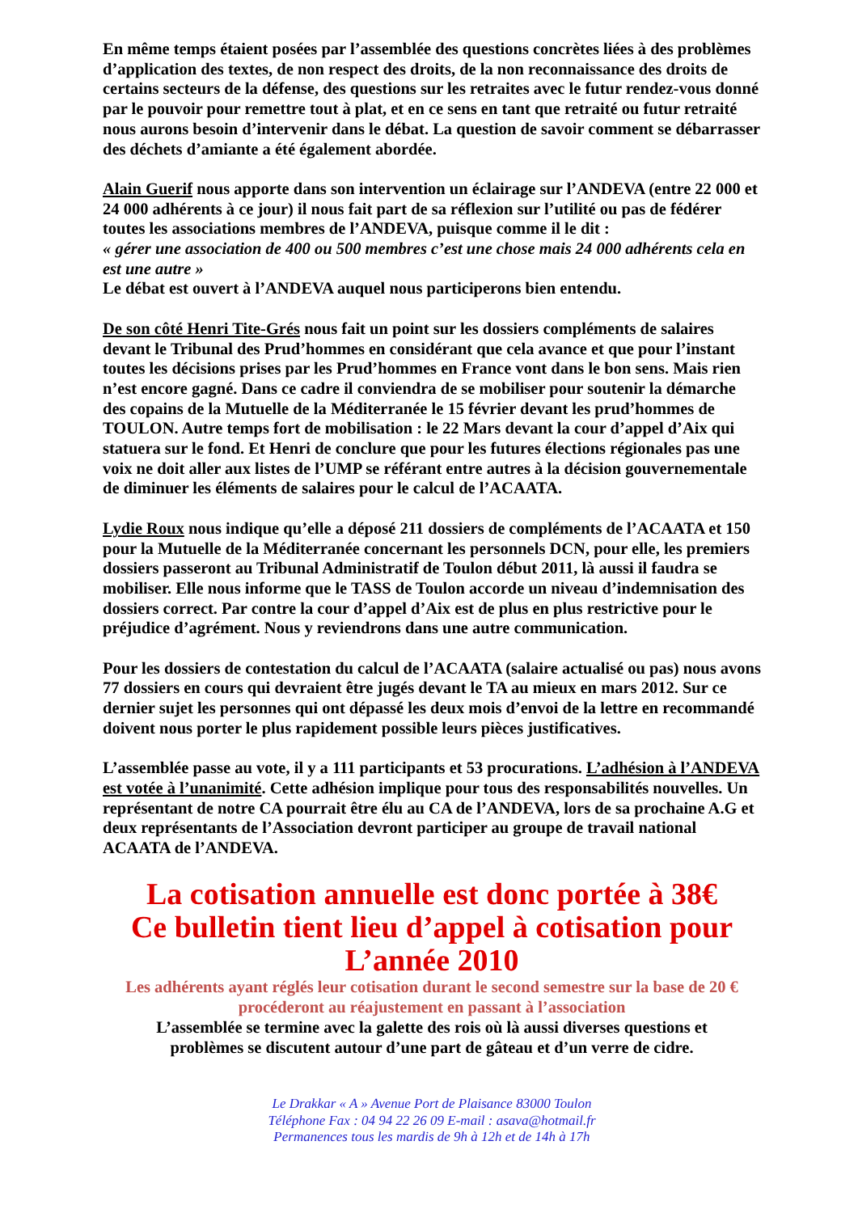En même temps étaient posées par l’assemblée des questions concrètes liées à des problèmes d’application des textes, de non respect des droits, de la non reconnaissance des droits de certains secteurs de la défense, des questions sur les retraites avec le futur rendez-vous donné par le pouvoir pour remettre tout à plat, et en ce sens en tant que retraité ou futur retraité nous aurons besoin d’intervenir dans le débat. La question de savoir comment se débarrasser des déchets d’amiante a été également abordée.
Alain Guerif nous apporte dans son intervention un éclairage sur l’ANDEVA (entre 22 000 et 24 000 adhérents à ce jour) il nous fait part de sa réflexion sur l’utilité ou pas de fédérer toutes les associations membres de l’ANDEVA, puisque comme il le dit :
« gérer une association de 400 ou 500 membres c’est une chose mais 24 000 adhérents cela en est une autre »
Le débat est ouvert à l’ANDEVA auquel nous participerons bien entendu.
De son côté Henri Tite-Grés nous fait un point sur les dossiers compléments de salaires devant le Tribunal des Prud’hommes en considérant que cela avance et que pour l’instant toutes les décisions prises par les Prud’hommes en France vont dans le bon sens. Mais rien n’est encore gagné. Dans ce cadre il conviendra de se mobiliser pour soutenir la démarche des copains de la Mutuelle de la Méditerranée le 15 février devant les prud’hommes de TOULON. Autre temps fort de mobilisation : le 22 Mars devant la cour d’appel d’Aix qui statuera sur le fond. Et Henri de conclure que pour les futures élections régionales pas une voix ne doit aller aux listes de l’UMP se référant entre autres à la décision gouvernementale de diminuer les éléments de salaires pour le calcul de l’ACAATA.
Lydie Roux nous indique qu’elle a déposé 211 dossiers de compléments de l’ACAATA et 150 pour la Mutuelle de la Méditerranée concernant les personnels DCN, pour elle, les premiers dossiers passeront au Tribunal Administratif de Toulon début 2011, là aussi il faudra se mobiliser. Elle nous informe que le TASS de Toulon accorde un niveau d’indemnisation des dossiers correct. Par contre la cour d’appel d’Aix est de plus en plus restrictive pour le préjudice d’agrément. Nous y reviendrons dans une autre communication.
Pour les dossiers de contestation du calcul de l’ACAATA (salaire actualisé ou pas) nous avons 77 dossiers en cours qui devraient être jugés devant le TA au mieux en mars 2012. Sur ce dernier sujet les personnes qui ont dépassé les deux mois d’envoi de la lettre en recommandé doivent nous porter le plus rapidement possible leurs pièces justificatives.
L’assemblée passe au vote, il y a 111 participants et 53 procurations. L’adhésion à l’ANDEVA est votée à l’unanimité. Cette adhésion implique pour tous des responsabilités nouvelles. Un représentant de notre CA pourrait être élu au CA de l’ANDEVA, lors de sa prochaine A.G et deux représentants de l’Association devront participer au groupe de travail national ACAATA de l’ANDEVA.
La cotisation annuelle est donc portée à 38€
Ce bulletin tient lieu d’appel à cotisation pour
L’année 2010
Les adhérents ayant réglés leur cotisation durant le second semestre sur la base de 20 €
procéderont au réajustement en passant à l’association
L’assemblée se termine avec la galette des rois où là aussi diverses questions et
problèmes se discutent autour d’une part de gâteau et d’un verre de cidre.
Le Drakkar « A » Avenue Port de Plaisance 83000 Toulon
Téléphone Fax : 04 94 22 26 09 E-mail : asava@hotmail.fr
Permanences tous les mardis de 9h à 12h et de 14h à 17h